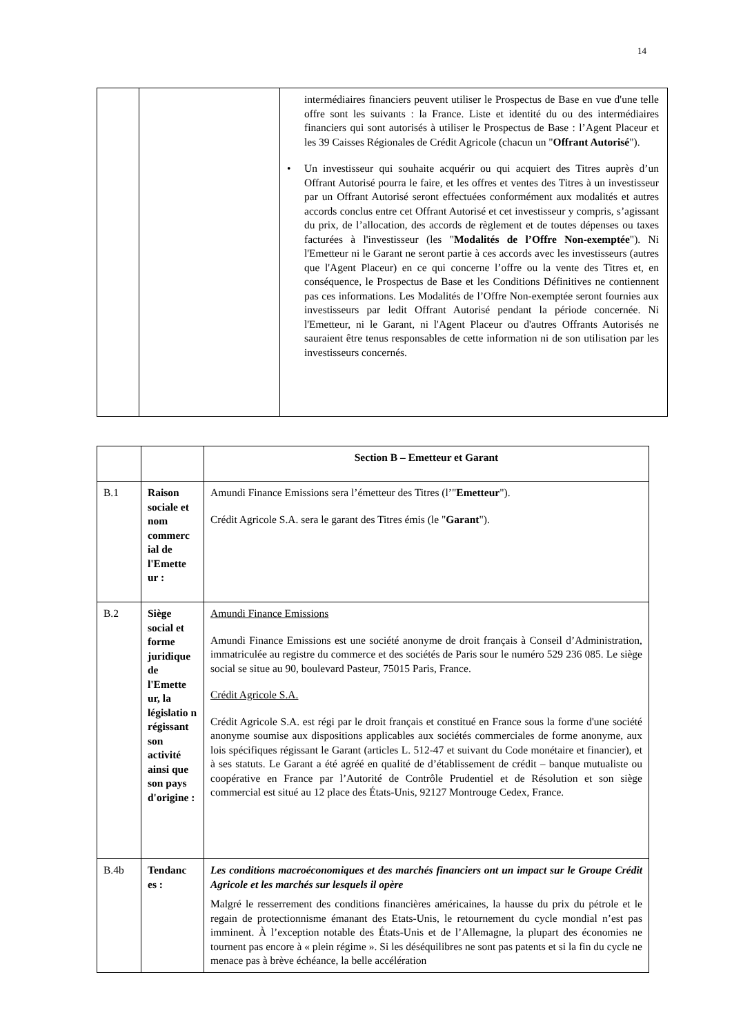14
| | | intermédiaires financiers peuvent utiliser le Prospectus de Base en vue d'une telle offre sont les suivants : la France. Liste et identité du ou des intermédiaires financiers qui sont autorisés à utiliser le Prospectus de Base : l’Agent Placeur et les 39 Caisses Régionales de Crédit Agricole (chacun un " Offrant Autorisé "). • Un investisseur qui souhaite acquérir ou qui acquiert des Titres auprès d’un Offrant Autorisé pourra le faire, et les offres et ventes des Titres à un investisseur par un Offrant Autorisé seront effectuées conformément aux modalités et autres accords conclus entre cet Offrant Autorisé et cet investisseur y compris, s’agissant du prix, de l’allocation, des accords de règlement et de toutes dépenses ou taxes facturées à l'investisseur (les " Modalités de l’Offre Non-exemptée "). Ni l'Emetteur ni le Garant ne seront partie à ces accords avec les investisseurs (autres que l'Agent Placeur) en ce qui concerne l’offre ou la vente des Titres et, en conséquence, le Prospectus de Base et les Conditions Définitives ne contiennent pas ces informations. Les Modalités de l’Offre Non-exemptée seront fournies aux investisseurs par ledit Offrant Autorisé pendant la période concernée. Ni l'Emetteur, ni le Garant, ni l'Agent Placeur ou d'autres Offrants Autorisés ne sauraient être tenus responsables de cette information ni de son utilisation par les investisseurs concernés. |
| | | Section B – Emetteur et Garant |
| B.1 | Raison sociale et nom commerc ial de l'Emette ur : | Amundi Finance Emissions sera l’émetteur des Titres (l’" Emetteur "). Crédit Agricole S.A. sera le garant des Titres émis (le " Garant "). |
| B.2 | Siège social et forme juridique de l'Emette ur, la législatio n régissant son activité ainsi que son pays d'origine : | Amundi Finance Emissions Amundi Finance Emissions est une société anonyme de droit français à Conseil d’Administration, immatriculée au registre du commerce et des sociétés de Paris sour le numéro 529 236 085. Le siège social se situe au 90, boulevard Pasteur, 75015 Paris, France. Crédit Agricole S.A. Crédit Agricole S.A. est régi par le droit français et constitué en France sous la forme d'une société anonyme soumise aux dispositions applicables aux sociétés commerciales de forme anonyme, aux lois spécifiques régissant le Garant (articles L. 512-47 et suivant du Code monétaire et financier), et à ses statuts. Le Garant a été agréé en qualité de d’établissement de crédit – banque mutualiste ou coopérative en France par l’Autorité de Contrôle Prudentiel et de Résolution et son siège commercial est situé au 12 place des États-Unis, 92127 Montrouge Cedex, France. |
| B.4b | Tendanc es : | Les conditions macroéconomiques et des marchés financiers ont un impact sur le Groupe Crédit Agricole et les marchés sur lesquels il opère Malgré le resserrement des conditions financières américaines, la hausse du prix du pétrole et le regain de protectionnisme émanant des Etats-Unis, le retournement du cycle mondial n’est pas imminent. À l’exception notable des États-Unis et de l’Allemagne, la plupart des économies ne tournent pas encore à « plein régime ». Si les déséquilibres ne sont pas patents et si la fin du cycle ne menace pas à brève échéance, la belle accélération |